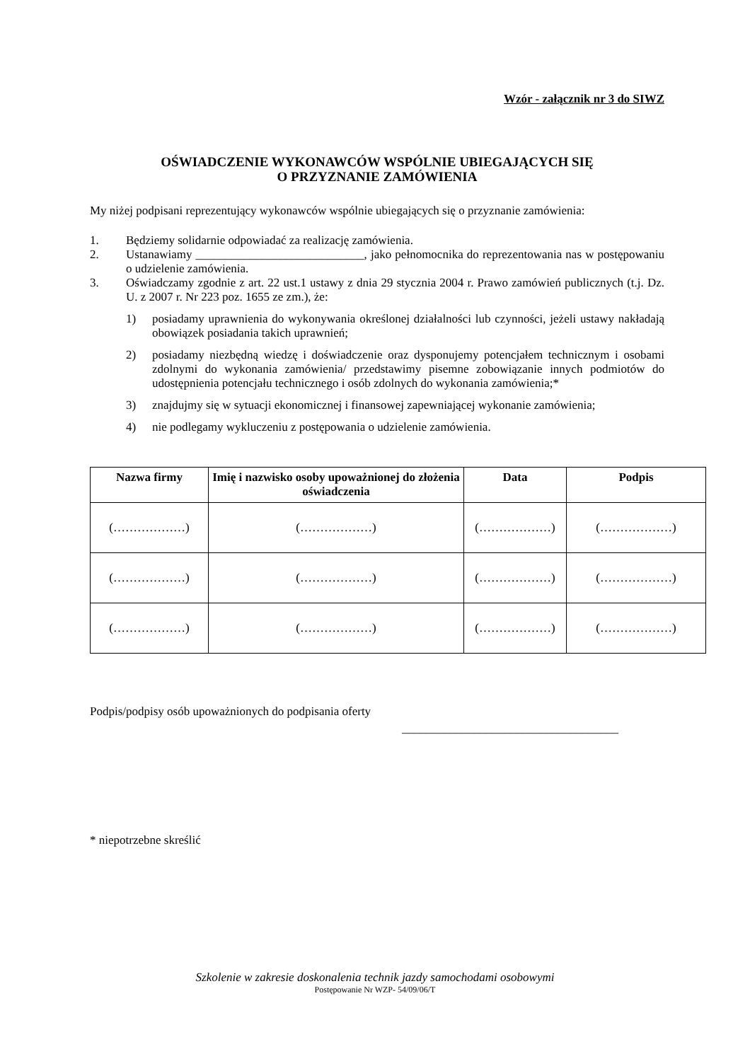Wzór - załącznik nr 3 do SIWZ
OŚWIADCZENIE WYKONAWCÓW WSPÓLNIE UBIEGAJĄCYCH SIĘ
O PRZYZNANIE ZAMÓWIENIA
My niżej podpisani reprezentujący wykonawców wspólnie ubiegających się o przyznanie zamówienia:
1. Będziemy solidarnie odpowiadać za realizację zamówienia.
2. Ustanawiamy ____________________________, jako pełnomocnika do reprezentowania nas w postępowaniu o udzielenie zamówienia.
3. Oświadczamy zgodnie z art. 22 ust.1 ustawy z dnia 29 stycznia 2004 r. Prawo zamówień publicznych (t.j. Dz. U. z 2007 r. Nr 223 poz. 1655 ze zm.), że:
1) posiadamy uprawnienia do wykonywania określonej działalności lub czynności, jeżeli ustawy nakładają obowiązek posiadania takich uprawnień;
2) posiadamy niezbędną wiedzę i doświadczenie oraz dysponujemy potencjałem technicznym i osobami zdolnymi do wykonania zamówienia/ przedstawimy pisemne zobowiązanie innych podmiotów do udostępnienia potencjału technicznego i osób zdolnych do wykonania zamówienia;*
3) znajdujmy się w sytuacji ekonomicznej i finansowej zapewniającej wykonanie zamówienia;
4) nie podlegamy wykluczeniu z postępowania o udzielenie zamówienia.
| Nazwa firmy | Imię i nazwisko osoby upoważnionej do złożenia oświadczenia | Data | Podpis |
| --- | --- | --- | --- |
| (………………) | (………………) | (………………) | (………………) |
| (………………) | (………………) | (………………) | (………………) |
| (………………) | (………………) | (………………) | (………………) |
Podpis/podpisy osób upoważnionych do podpisania oferty
____________________________________
* niepotrzebne skreślić
Szkolenie w zakresie doskonalenia technik jazdy samochodami osobowymi
Postępowanie Nr WZP- 54/09/06/T